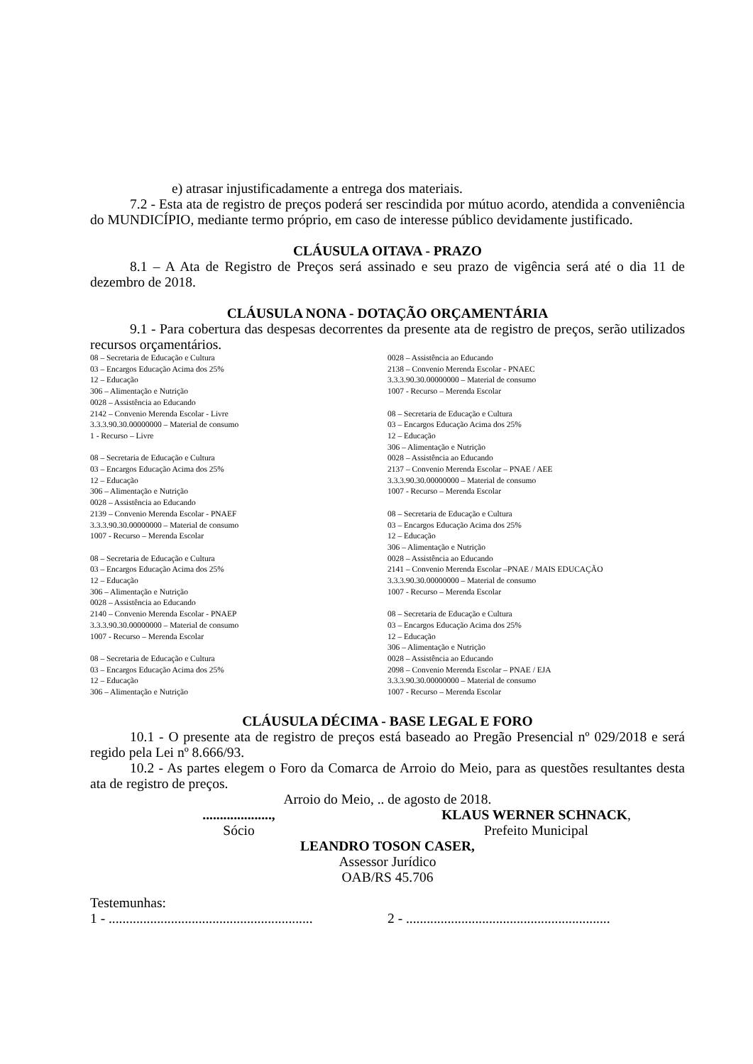e) atrasar injustificadamente a entrega dos materiais.
7.2 - Esta ata de registro de preços poderá ser rescindida por mútuo acordo, atendida a conveniência do MUNDICÍPIO, mediante termo próprio, em caso de interesse público devidamente justificado.
CLÁUSULA OITAVA - PRAZO
8.1 – A Ata de Registro de Preços será assinado e seu prazo de vigência será até o dia 11 de dezembro de 2018.
CLÁUSULA NONA - DOTAÇÃO ORÇAMENTÁRIA
9.1 - Para cobertura das despesas decorrentes da presente ata de registro de preços, serão utilizados recursos orçamentários.
08 – Secretaria de Educação e Cultura
03 – Encargos Educação Acima dos 25%
12 – Educação
306 – Alimentação e Nutrição
0028 – Assistência ao Educando
2142 – Convenio Merenda Escolar - Livre
3.3.3.90.30.00000000 – Material de consumo
1 - Recurso – Livre
08 – Secretaria de Educação e Cultura
03 – Encargos Educação Acima dos 25%
12 – Educação
306 – Alimentação e Nutrição
0028 – Assistência ao Educando
2139 – Convenio Merenda Escolar - PNAEF
3.3.3.90.30.00000000 – Material de consumo
1007 - Recurso – Merenda Escolar
08 – Secretaria de Educação e Cultura
03 – Encargos Educação Acima dos 25%
12 – Educação
306 – Alimentação e Nutrição
0028 – Assistência ao Educando
2140 – Convenio Merenda Escolar - PNAEP
3.3.3.90.30.00000000 – Material de consumo
1007 - Recurso – Merenda Escolar
08 – Secretaria de Educação e Cultura
03 – Encargos Educação Acima dos 25%
12 – Educação
306 – Alimentação e Nutrição
0028 – Assistência ao Educando
2138 – Convenio Merenda Escolar - PNAEC
3.3.3.90.30.00000000 – Material de consumo
1007 - Recurso – Merenda Escolar
08 – Secretaria de Educação e Cultura
03 – Encargos Educação Acima dos 25%
12 – Educação
306 – Alimentação e Nutrição
0028 – Assistência ao Educando
2137 – Convenio Merenda Escolar – PNAE / AEE
3.3.3.90.30.00000000 – Material de consumo
1007 - Recurso – Merenda Escolar
08 – Secretaria de Educação e Cultura
03 – Encargos Educação Acima dos 25%
12 – Educação
306 – Alimentação e Nutrição
0028 – Assistência ao Educando
2141 – Convenio Merenda Escolar –PNAE / MAIS EDUCAÇÃO
3.3.3.90.30.00000000 – Material de consumo
1007 - Recurso – Merenda Escolar
08 – Secretaria de Educação e Cultura
03 – Encargos Educação Acima dos 25%
12 – Educação
306 – Alimentação e Nutrição
0028 – Assistência ao Educando
2098 – Convenio Merenda Escolar – PNAE / EJA
3.3.3.90.30.00000000 – Material de consumo
1007 - Recurso – Merenda Escolar
CLÁUSULA DÉCIMA - BASE LEGAL E FORO
10.1 - O presente ata de registro de preços está baseado ao Pregão Presencial nº 029/2018 e será regido pela Lei nº 8.666/93.
10.2 - As partes elegem o Foro da Comarca de Arroio do Meio, para as questões resultantes desta ata de registro de preços.
Arroio do Meio, .. de agosto de 2018.
....................,
Sócio
KLAUS WERNER SCHNACK,
Prefeito Municipal
LEANDRO TOSON CASER,
Assessor Jurídico
OAB/RS 45.706
Testemunhas:
1 - ...........................................................
2 - ...........................................................